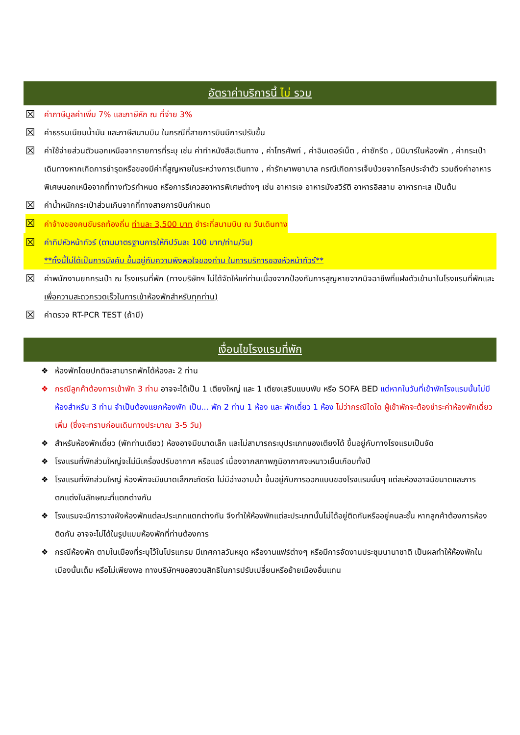อัตราค่าบริการนี้ ไม่ รวม
☒ ค่าภาษีมูลค่าเพิ่ม 7% และภาษีหัก ณ ที่จ่าย 3%
☒ ค่าธรรมเนียมน้ำมัน และภาษีสนามบิน ในกรณีที่สายการบินมีการปรับขึ้น
☒ ค่าใช้จ่ายส่วนตัวนอกเหนือจากรายการที่ระบุ เช่น ค่าทำหนังสือเดินทาง , ค่าโทรศัพท์ , ค่าอินเตอร์เน็ต , ค่าซักรีด , มินิบาร์ในห้องพัก , ค่ากระเป๋าเดินทางหากเกิดการชำรุดหรือของมีค่าที่สูญหายในระหว่างการเดินทาง , ค่ารักษาพยาบาล กรณีเกิดการเจ็บป่วยจากโรคประจำตัว รวมถึงค่าอาหารพิเศษนอกเหนือจากที่ทางทัวร์กำหนด หรือการรีเควสอาหารพิเศษต่างๆ เช่น อาหารเจ อาหารมังสวิรัติ อาหารอิสลาม อาหารทะเล เป็นต้น
☒ ค่าน้ำหนักกระเป๋าส่วนเกินจากที่ทางสายการบินกำหนด
☒ ค่าจ้างของคนขับรถท้องถิ่น ท่านละ 3,500 บาท ชำระที่สนามบิน ณ วันเดินทาง
☒ ค่าทิปหัวหน้าทัวร์ (ตามมาตรฐานการให้ทิปวันละ 100 บาท/ท่าน/วัน)
**ทั้งนี้ไม่ได้เป็นการบังคับ ขึ้นอยู่กับความพึงพอใจของท่าน ในการบริการของหัวหน้าทัวร์**
☒ ค่าพนักงานยกกระเป๋า ณ โรงแรมที่พัก (ทางบริษัทฯ ไม่ได้จัดให้แก่ท่านเนื่องจากป้องกันการสูญหายจากมิจฉาชีพที่แฝงตัวเข้ามาในโรงแรมที่พักและเพื่อความสะดวกรวดเร็วในการเข้าห้องพักสำหรับทุกท่าน)
☒ ค่าตรวจ RT-PCR TEST (ถ้ามี)
เงื่อนไขโรงแรมที่พัก
❖ ห้องพักโดยปกติจะสามารถพักได้ห้องละ 2 ท่าน
❖ กรณีลูกค้าต้องการเข้าพัก 3 ท่าน อาจจะได้เป็น 1 เตียงใหญ่ และ 1 เตียงเสริมแบบพับ หรือ SOFA BED แต่หากในวันที่เข้าพักโรงแรมนั้นไม่มีห้องสำหรับ 3 ท่าน จำเป็นต้องแยกห้องพัก เป็น... พัก 2 ท่าน 1 ห้อง และ พักเดี่ยว 1 ห้อง ไม่ว่ากรณีใดใด ผู้เข้าพักจะต้องชำระค่าห้องพักเดี่ยวเพิ่ม (ซึ่งจะทราบก่อนเดินทางประมาณ 3-5 วัน)
❖ สำหรับห้องพักเดี่ยว (พักท่านเดียว) ห้องอาจมีขนาดเล็ก และไม่สามารถระบุประเภทของเตียงได้ ขึ้นอยู่กับทางโรงแรมเป็นจัด
❖ โรงแรมที่พักส่วนใหญ่จะไม่มีเครื่องปรับอากาศ หรือแอร์ เนื่องจากสภาพภูมิอากาศจะหนาวเย็นเกือบทั้งปี
❖ โรงแรมที่พักส่วนใหญ่ ห้องพักจะมีขนาดเล็กกะทัดรัด ไม่มีอ่างอาบน้ำ ขึ้นอยู่กับการออกแบบของโรงแรมนั้นๆ แต่ละห้องอาจมีขนาดและการตกแต่งในลักษณะที่แตกต่างกัน
❖ โรงแรมจะมีการวางผังห้องพักแต่ละประเภทแตกต่างกัน จึงทำให้ห้องพักแต่ละประเภทนั้นไม่ได้อยู่ติดกันหรืออยู่คนละชั้น หากลูกค้าต้องการห้องติดกัน อาจจะไม่ได้ในรูปแบบห้องพักที่ท่านต้องการ
❖ กรณีห้องพัก ตามในเมืองที่ระบุไว้ในโปรแกรม มีเทศกาลวันหยุด หรืองานแฟร์ต่างๆ หรือมีการจัดงานประชุมนานาชาติ เป็นผลทำให้ห้องพักในเมืองนั้นเต็ม หรือไม่เพียงพอ ทางบริษัทฯขอสงวนสิทธิในการปรับเปลี่ยนหรือย้ายเมืองอื่นแทน